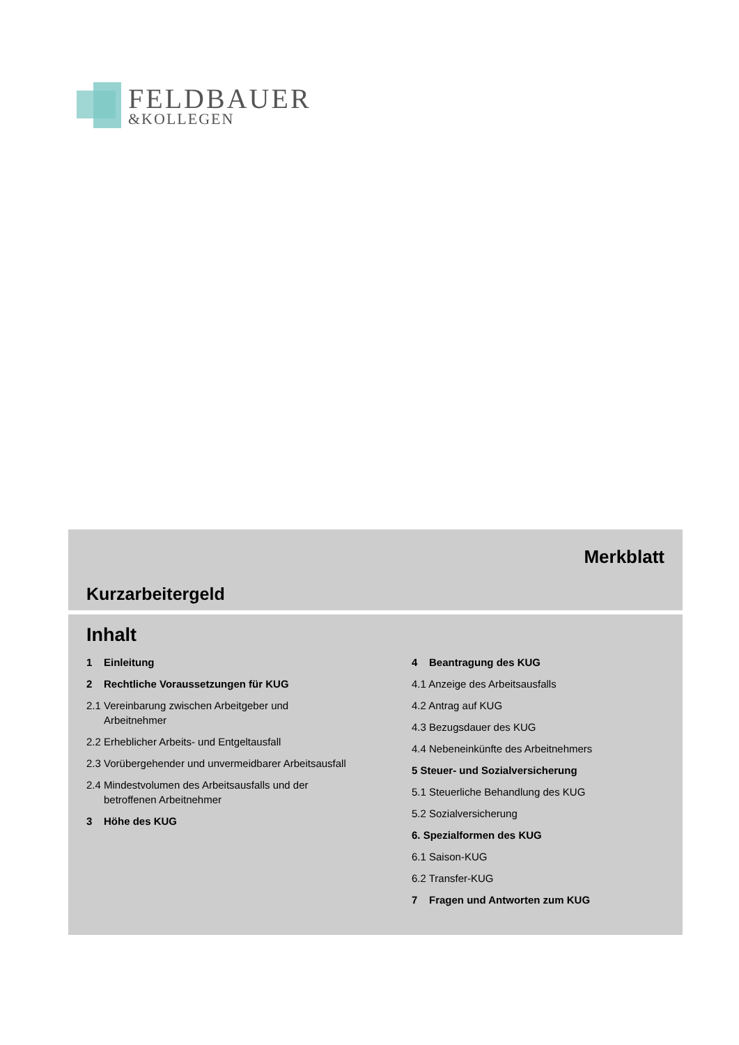FELDBAUER
&KOLLEGEN
Merkblatt
Kurzarbeitergeld
Inhalt
1 Einleitung
2 Rechtliche Voraussetzungen für KUG
2.1 Vereinbarung zwischen Arbeitgeber und Arbeitnehmer
2.2 Erheblicher Arbeits- und Entgeltausfall
2.3 Vorübergehender und unvermeidbarer Arbeitsausfall
2.4 Mindestvolumen des Arbeitsausfalls und der betroffenen Arbeitnehmer
3 Höhe des KUG
4 Beantragung des KUG
4.1 Anzeige des Arbeitsausfalls
4.2 Antrag auf KUG
4.3 Bezugsdauer des KUG
4.4 Nebeneinkünfte des Arbeitnehmers
5 Steuer- und Sozialversicherung
5.1 Steuerliche Behandlung des KUG
5.2 Sozialversicherung
6. Spezialformen des KUG
6.1 Saison-KUG
6.2 Transfer-KUG
7 Fragen und Antworten zum KUG